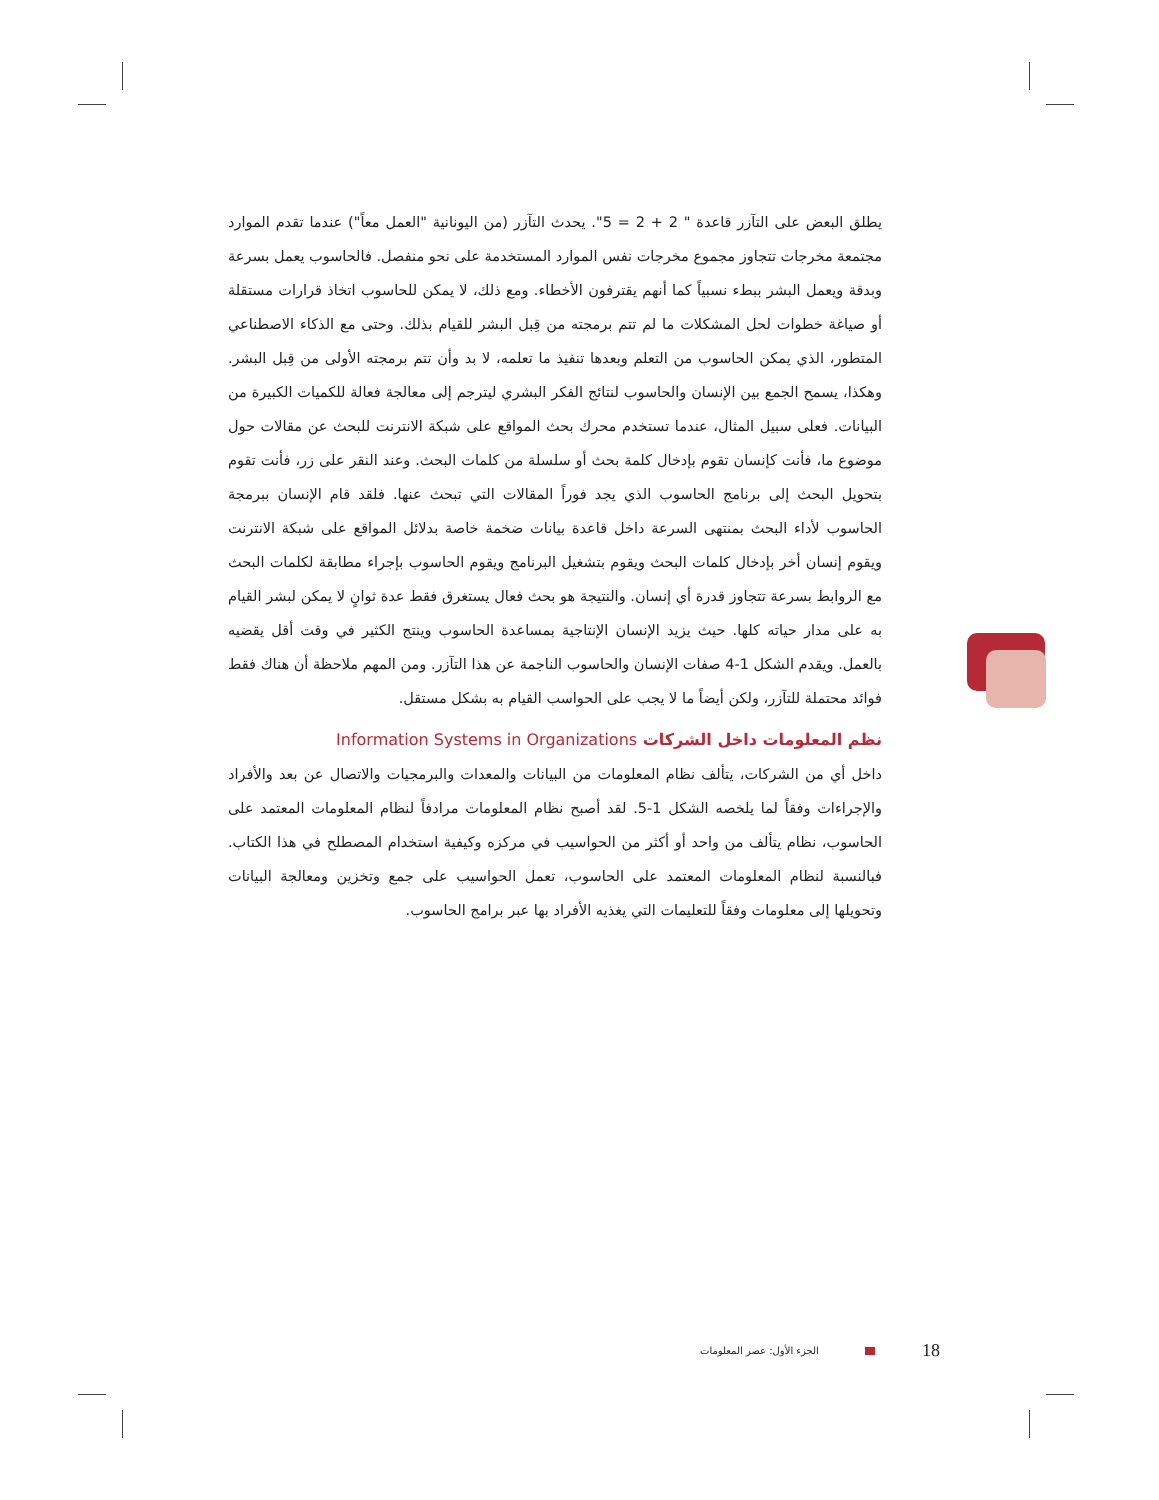يطلق البعض على التآزر قاعدة " 2 + 2 = 5". يحدث التآزر (من اليونانية "العمل معاً") عندما تقدم الموارد مجتمعة مخرجات تتجاوز مجموع مخرجات نفس الموارد المستخدمة على نحو منفصل. فالحاسوب يعمل بسرعة وبدقة ويعمل البشر ببطء نسبياً كما أنهم يقترفون الأخطاء. ومع ذلك، لا يمكن للحاسوب اتخاذ قرارات مستقلة أو صياغة خطوات لحل المشكلات ما لم تتم برمجته من قِبل البشر للقيام بذلك. وحتى مع الذكاء الاصطناعي المتطور، الذي يمكن الحاسوب من التعلم وبعدها تنفيذ ما تعلمه، لا بد وأن تتم برمجته الأولى من قِبل البشر. وهكذا، يسمح الجمع بين الإنسان والحاسوب لنتائج الفكر البشري ليترجم إلى معالجة فعالة للكميات الكبيرة من البيانات. فعلى سبيل المثال، عندما تستخدم محرك بحث المواقع على شبكة الانترنت للبحث عن مقالات حول موضوع ما، فأنت كإنسان تقوم بإدخال كلمة بحث أو سلسلة من كلمات البحث. وعند النقر على زر، فأنت تقوم بتحويل البحث إلى برنامج الحاسوب الذي يجد فوراً المقالات التي تبحث عنها. فلقد قام الإنسان ببرمجة الحاسوب لأداء البحث بمنتهى السرعة داخل قاعدة بيانات ضخمة خاصة بدلائل المواقع على شبكة الانترنت ويقوم إنسان أخر بإدخال كلمات البحث ويقوم بتشغيل البرنامج ويقوم الحاسوب بإجراء مطابقة لكلمات البحث مع الروابط بسرعة تتجاوز قدرة أي إنسان. والنتيجة هو بحث فعال يستغرق فقط عدة ثوانٍ لا يمكن لبشر القيام به على مدار حياته كلها. حيث يزيد الإنسان الإنتاجية بمساعدة الحاسوب وينتج الكثير في وقت أقل يقضيه بالعمل. ويقدم الشكل 1-4 صفات الإنسان والحاسوب الناجمة عن هذا التآزر. ومن المهم ملاحظة أن هناك فقط فوائد محتملة للتآزر، ولكن أيضاً ما لا يجب على الحواسب القيام به بشكل مستقل.
نظم المعلومات داخل الشركات Information Systems in Organizations
داخل أي من الشركات، يتألف نظام المعلومات من البيانات والمعدات والبرمجيات والاتصال عن بعد والأفراد والإجراءات وفقاً لما يلخصه الشكل 1-5. لقد أصبح نظام المعلومات مرادفاً لنظام المعلومات المعتمد على الحاسوب، نظام يتألف من واحد أو أكثر من الحواسيب في مركزه وكيفية استخدام المصطلح في هذا الكتاب. فبالنسبة لنظام المعلومات المعتمد على الحاسوب، تعمل الحواسيب على جمع وتخزين ومعالجة البيانات وتحويلها إلى معلومات وفقاً للتعليمات التي يغذيه الأفراد بها عبر برامج الحاسوب.
الجزء الأول: عصر المعلومات 18